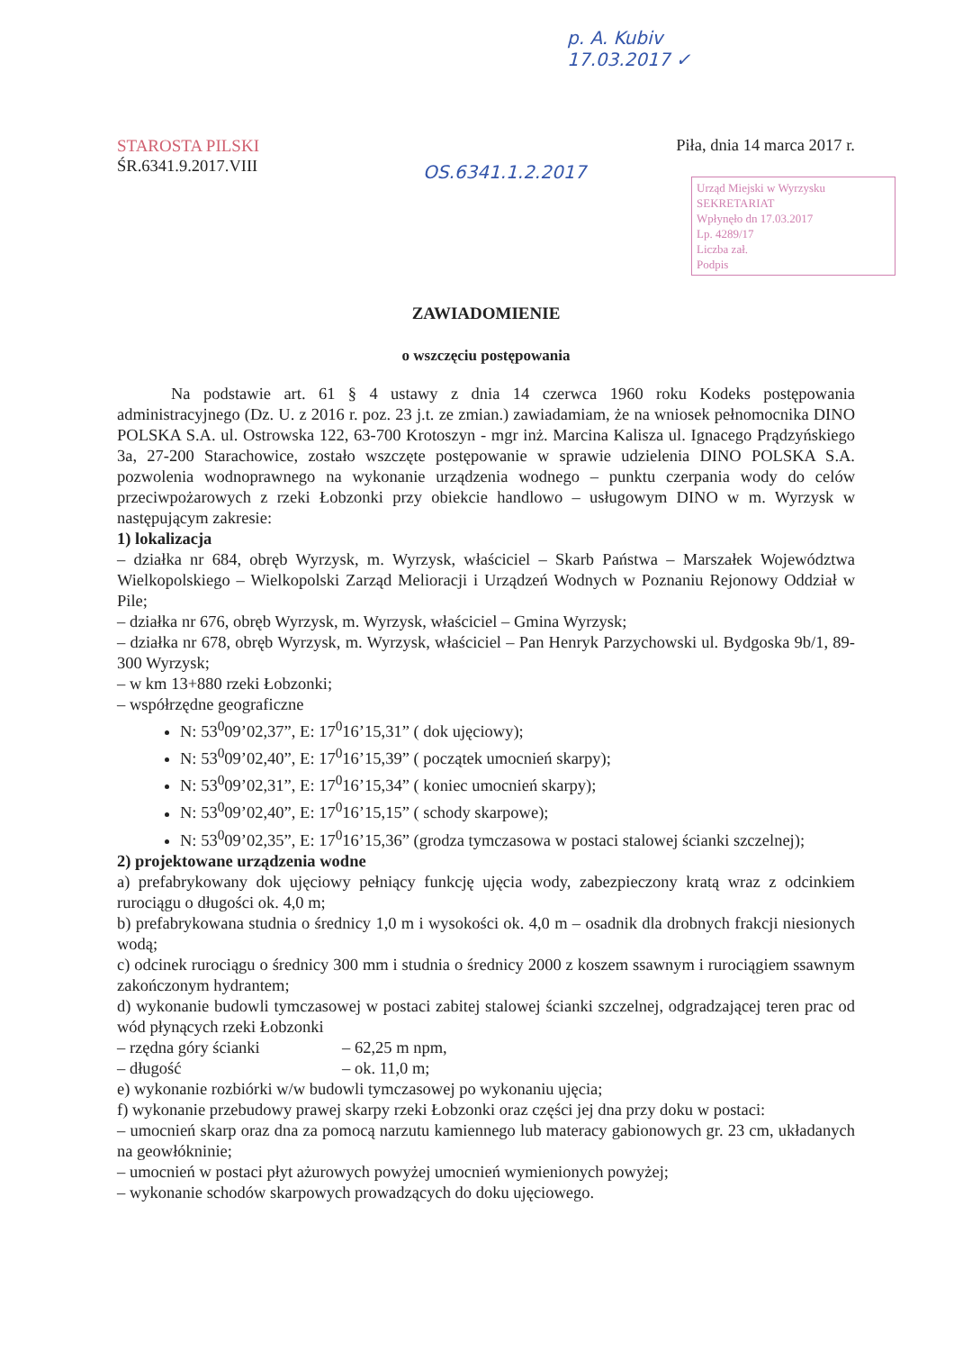p. A. Kubiv
17.03.2017 ✓
STAROSTA PILSKI
ŚR.6341.9.2017.VIII
Piła, dnia 14 marca 2017 r.
Urząd Miejski w Wyrzysku
SEKRETARIAT
Wpłynęło dn 17.03.2017
Lp. 4289/17
Liczba zał.
Podpis
OS.6341.1.2.2017
ZAWIADOMIENIE
o wszczęciu postępowania
Na podstawie art. 61 § 4 ustawy z dnia 14 czerwca 1960 roku Kodeks postępowania administracyjnego (Dz. U. z 2016 r. poz. 23 j.t. ze zmian.) zawiadamiam, że na wniosek pełnomocnika DINO POLSKA S.A. ul. Ostrowska 122, 63-700 Krotoszyn - mgr inż. Marcina Kalisza ul. Ignacego Prądzyńskiego 3a, 27-200 Starachowice, zostało wszczęte postępowanie w sprawie udzielenia DINO POLSKA S.A. pozwolenia wodnoprawnego na wykonanie urządzenia wodnego – punktu czerpania wody do celów przeciwpożarowych z rzeki Łobzonki przy obiekcie handlowo – usługowym DINO w m. Wyrzysk w następującym zakresie:
1) lokalizacja
– działka nr 684, obręb Wyrzysk, m. Wyrzysk, właściciel – Skarb Państwa – Marszałek Województwa Wielkopolskiego – Wielkopolski Zarząd Melioracji i Urządzeń Wodnych w Poznaniu Rejonowy Oddział w Pile;
– działka nr 676, obręb Wyrzysk, m. Wyrzysk, właściciel – Gmina Wyrzysk;
– działka nr 678, obręb Wyrzysk, m. Wyrzysk, właściciel – Pan Henryk Parzychowski ul. Bydgoska 9b/1, 89-300 Wyrzysk;
– w km 13+880 rzeki Łobzonki;
– współrzędne geograficzne
N: 53<sup>0</sup>09’02,37”, E: 17<sup>0</sup>16’15,31” ( dok ujęciowy);
N: 53<sup>0</sup>09’02,40”, E: 17<sup>0</sup>16’15,39” ( początek umocnień skarpy);
N: 53<sup>0</sup>09’02,31”, E: 17<sup>0</sup>16’15,34” ( koniec umocnień skarpy);
N: 53<sup>0</sup>09’02,40”, E: 17<sup>0</sup>16’15,15” ( schody skarpowe);
N: 53<sup>0</sup>09’02,35”, E: 17<sup>0</sup>16’15,36” (grodza tymczasowa w postaci stalowej ścianki szczelnej);
2) projektowane urządzenia wodne
a) prefabrykowany dok ujęciowy pełniący funkcję ujęcia wody, zabezpieczony kratą wraz z odcinkiem rurociągu o długości ok. 4,0 m;
b) prefabrykowana studnia o średnicy 1,0 m i wysokości ok. 4,0 m – osadnik dla drobnych frakcji niesionych wodą;
c) odcinek rurociągu o średnicy 300 mm i studnia o średnicy 2000 z koszem ssawnym i rurociągiem ssawnym zakończonym hydrantem;
d) wykonanie budowli tymczasowej w postaci zabitej stalowej ścianki szczelnej, odgradzającej teren prac od wód płynących rzeki Łobzonki
– rzędna góry ścianki – 62,25 m npm,
– długość – ok. 11,0 m;
e) wykonanie rozbiórki w/w budowli tymczasowej po wykonaniu ujęcia;
f) wykonanie przebudowy prawej skarpy rzeki Łobzonki oraz części jej dna przy doku w postaci:
– umocnień skarp oraz dna za pomocą narzutu kamiennego lub materacy gabionowych gr. 23 cm, układanych na geowłókninie;
– umocnień w postaci płyt ażurowych powyżej umocnień wymienionych powyżej;
– wykonanie schodów skarpowych prowadzących do doku ujęciowego.